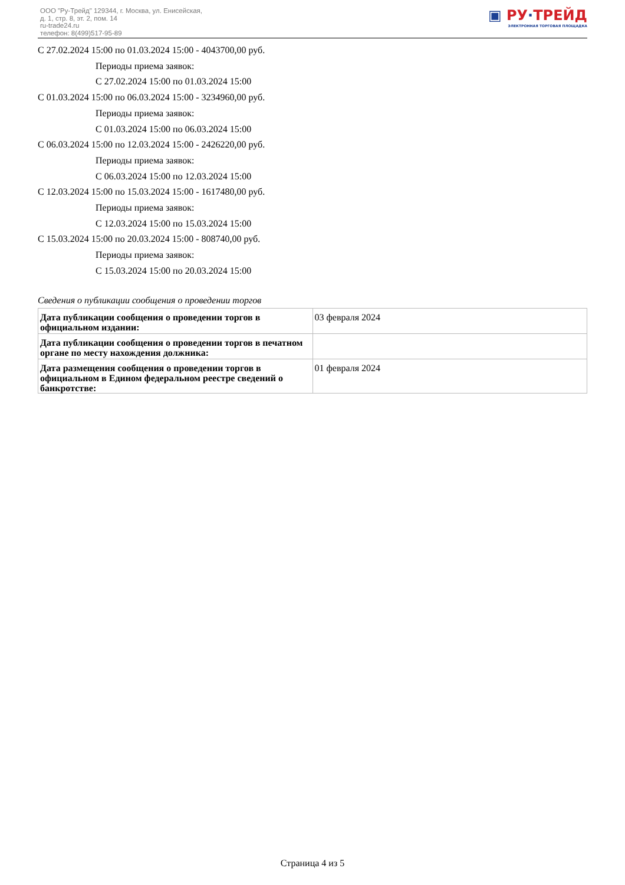ООО "Ру-Трейд" 129344, г. Москва, ул. Енисейская,
д. 1, стр. 8, эт. 2, пом. 14
ru-trade24.ru
телефон: 8(499)517-95-89
▣ РУ·ТРЕЙД
ЭЛЕКТРОННАЯ ТОРГОВАЯ ПЛОЩАДКА
С 27.02.2024 15:00 по 01.03.2024 15:00 - 4043700,00 руб.
Периоды приема заявок:
С 27.02.2024 15:00 по 01.03.2024 15:00
С 01.03.2024 15:00 по 06.03.2024 15:00 - 3234960,00 руб.
Периоды приема заявок:
С 01.03.2024 15:00 по 06.03.2024 15:00
С 06.03.2024 15:00 по 12.03.2024 15:00 - 2426220,00 руб.
Периоды приема заявок:
С 06.03.2024 15:00 по 12.03.2024 15:00
С 12.03.2024 15:00 по 15.03.2024 15:00 - 1617480,00 руб.
Периоды приема заявок:
С 12.03.2024 15:00 по 15.03.2024 15:00
С 15.03.2024 15:00 по 20.03.2024 15:00 - 808740,00 руб.
Периоды приема заявок:
С 15.03.2024 15:00 по 20.03.2024 15:00
Сведения о публикации сообщения о проведении торгов
| Дата публикации сообщения о проведении торгов в официальном издании: | 03 февраля 2024 |
| Дата публикации сообщения о проведении торгов в печатном органе по месту нахождения должника: | |
| Дата размещения сообщения о проведении торгов в официальном в Едином федеральном реестре сведений о банкротстве: | 01 февраля 2024 |
Страница 4 из 5